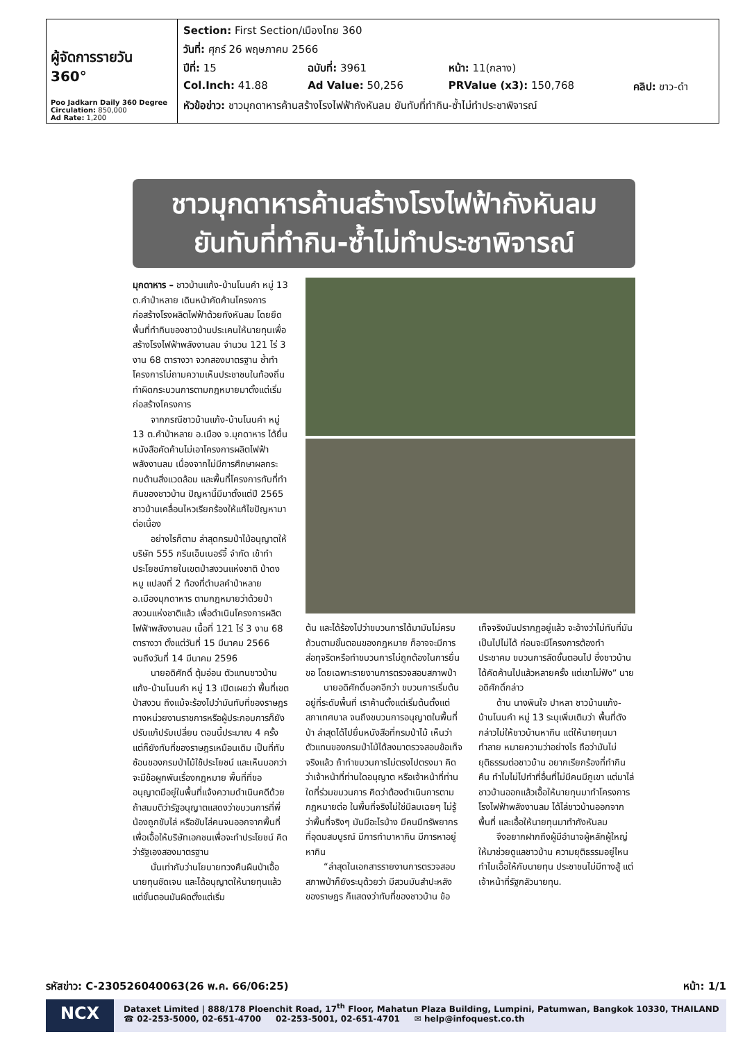| ผู้จัดการรายวัน 360° Poo Jadkarn Daily 360 Degree Circulation: 850,000 Ad Rate: 1,200 | / Section: First Section/เมืองไทย 360 / / / / / วันที่: ศุกร์ 26 พฤษภาคม 2566 / / / / / ปีที่: 15 / ฉบับที่: 3961 / หน้า: 11(กลาง) / / / Col.Inch: 41.88 / Ad Value: 50,256 / PRValue (x3): 150,768 / คลิป: ขาว-ดำ / / หัวข้อข่าว: ชาวมุกดาหารค้านสร้างโรงไฟฟ้ากังหันลม ยันทับที่ทำกิน-ซ้ำไม่ทำประชาพิจารณ์ / / / / |
ชาวมุกดาหารค้านสร้างโรงไฟฟ้ากังหันลม
ยันทับที่ทำกิน-ซ้ำไม่ทำประชาพิจารณ์
มุกดาหาร – ชาวบ้านแก้ง-บ้านโนนคำ หมู่ 13 ต.คำป่าหลาย เดินหน้าคัดค้านโครงการก่อสร้างโรงผลิตไฟฟ้าด้วยกังหันลม โดยยึดพื้นที่ทำกินของชาวบ้านประเคนให้นายทุนเพื่อสร้างโรงไฟฟ้าพลังงานลม จำนวน 121 ไร่ 3 งาน 68 ตารางวา จวกสองมาตรฐาน ซ้ำทำโครงการไม่ถามความเห็นประชาชนในท้องถิ่น ทำผิดกระบวนการตามกฎหมายมาตั้งแต่เริ่มก่อสร้างโครงการ
จากกรณีชาวบ้านแก้ง-บ้านโนนคำ หมู่ 13 ต.คำป่าหลาย อ.เมือง จ.มุกดาหาร ได้ยื่นหนังสือคัดค้านไม่เอาโครงการผลิตไฟฟ้าพลังงานลม เนื่องจากไม่มีการศึกษาผลกระทบด้านสิ่งแวดล้อม และพื้นที่โครงการทับที่ทำกินของชาวบ้าน ปัญหานี้มีมาตั้งแต่ปี 2565 ชาวบ้านเคลื่อนไหวเรียกร้องให้แก้ไขปัญหามาต่อเนื่อง
อย่างไรก็ตาม ล่าสุดกรมป่าไม้อนุญาตให้บริษัท 555 กรีนเอ็นเนอร์จี้ จำกัด เข้าทำประโยชน์ภายในเขตป่าสงวนแห่งชาติ ป่าดงหมู แปลงที่ 2 ท้องที่ตำบลคำป่าหลาย อ.เมืองมุกดาหาร ตามกฎหมายว่าด้วยป่าสงวนแห่งชาติแล้ว เพื่อดำเนินโครงการผลิตไฟฟ้าพลังงานลม เนื้อที่ 121 ไร่ 3 งาน 68 ตารางวา ตั้งแต่วันที่ 15 มีนาคม 2566 จนถึงวันที่ 14 มีนาคม 2596
นายอดิศักดิ์ ตุ้มอ่อน ตัวแทนชาวบ้านแก้ง-บ้านโนนคำ หมู่ 13 เปิดเผยว่า พื้นที่เขตป่าสงวน ถึงแม้จะร้องไปว่ามันทับที่ของราษฎร ทางหน่วยงานราชการหรือผู้ประกอบการก็ยังปรับแก้ปรับเปลี่ยน ตอนนี้ประมาณ 4 ครั้ง แต่ก็ยังทับที่ของราษฎรเหมือนเดิม เป็นที่ทับซ้อนของกรมป่าไม้ใช้ประโยชน์ และเห็นบอกว่าจะมีข้อผูกพันเรื่องกฎหมาย พื้นที่ที่ขออนุญาตมีอยู่ในพื้นที่แจ้งความดำเนินคดีด้วย ถ้าสมมติว่ารัฐอนุญาตแสดงว่าขบวนการที่พี่น้องถูกขับไล่ หรือขับไล่คนจนออกจากพื้นที่ เพื่อเอื้อให้บริษัทเอกชนเพื่อจะทำประโยชน์ คิดว่ารัฐเองสองมาตรฐาน
นั่นเท่ากับว่านโยบายทวงคืนผืนป่าเอื้อนายทุนชัดเจน และได้อนุญาตให้นายทุนแล้ว แต่ขั้นตอนมันผิดตั้งแต่เริ่ม
ต้น และได้ร้องไปว่าขบวนการได้มามันไม่ครบถ้วนตามขั้นตอนของกฎหมาย ก็อาจจะมีการส่อทุจริตหรือทำขบวนการไม่ถูกต้องในการยื่นขอ โดยเฉพาะรายงานการตรวจสอบสภาพป่า
นายอดิศักดิ์บอกอีกว่า ขบวนการเริ่มต้นอยู่ที่ระดับพื้นที่ เราค้านตั้งแต่เริ่มต้นตั้งแต่สภาเทศบาล จนถึงขบวนการอนุญาตในพื้นที่ป่า ล่าสุดได้ไปยื่นหนังสือที่กรมป่าไม้ เห็นว่าตัวแทนของกรมป่าไม้ได้ลงมาตรวจสอบข้อเท็จจริงแล้ว ถ้าทำขบวนการไม่ตรงไปตรงมา คิดว่าเจ้าหน้าที่ท่านใดอนุญาต หรือเจ้าหน้าที่ท่านใดที่ร่วมขบวนการ คิดว่าต้องดำเนินการตามกฎหมายต่อ ในพื้นที่จริงไม่ใช่มีลมเฉยๆ ไม่รู้ว่าพื้นที่จริงๆ มันมีอะไรบ้าง มีคนมีทรัพยากรที่อุดมสมบูรณ์ มีการทำมาหากิน มีการหาอยู่หากิน
“ล่าสุดในเอกสารรายงานการตรวจสอบสภาพป่าก็ยังระบุด้วยว่า มีสวนมันสำปะหลังของราษฎร ก็แสดงว่าทับที่ของชาวบ้าน ข้อเท็จจริงมันปรากฏอยู่แล้ว จะอ้างว่าไม่ทับที่มันเป็นไปไม่ได้ ก่อนจะมีโครงการต้องทำประชาคม ขบวนการลัดขั้นตอนไป ซึ่งชาวบ้านได้คัดค้านไปแล้วหลายครั้ง แต่เขาไม่ฟัง” นายอดิศักดิ์กล่าว
ด้าน นางพินใจ ปาหลา ชาวบ้านแก้ง-บ้านโนนคำ หมู่ 13 ระบุเพิ่มเติมว่า พื้นที่ดังกล่าวไม่ให้ชาวบ้านหากิน แต่ให้นายทุนมาทำลาย หมายความว่าอย่างไร ถือว่ามันไม่ยุติธรรมต่อชาวบ้าน อยากเรียกร้องที่ทำกินคืน ทำไมไม่ไปทำที่อื่นที่ไม่มีคนมีภูเขา แต่มาไล่ชาวบ้านออกแล้วเอื้อให้นายทุนมาทำโครงการโรงไฟฟ้าพลังงานลม ได้ไล่ชาวบ้านออกจากพื้นที่ และเอื้อให้นายทุนมาทำกังหันลม
จึงอยากฝากถึงผู้มีอำนาจผู้หลักผู้ใหญ่ให้มาช่วยดูแลชาวบ้าน ความยุติธรรมอยู่ไหน ทำไมเอื้อให้กับนายทุน ประชาชนไม่มีทางสู้ แต่เจ้าหน้าที่รัฐกลัวนายทุน.
รหัสข่าว: C-230526040063(26 พ.ค. 66/06:25) หน้า: 1/1
NCX
Dataxet Limited | 888/178 Ploenchit Road, 17<sup>th</sup> Floor, Mahatun Plaza Building, Lumpini, Patumwan, Bangkok 10330, THAILAND
☎ 02-253-5000, 02-651-4700 02-253-5001, 02-651-4701 ✉ help@infoquest.co.th